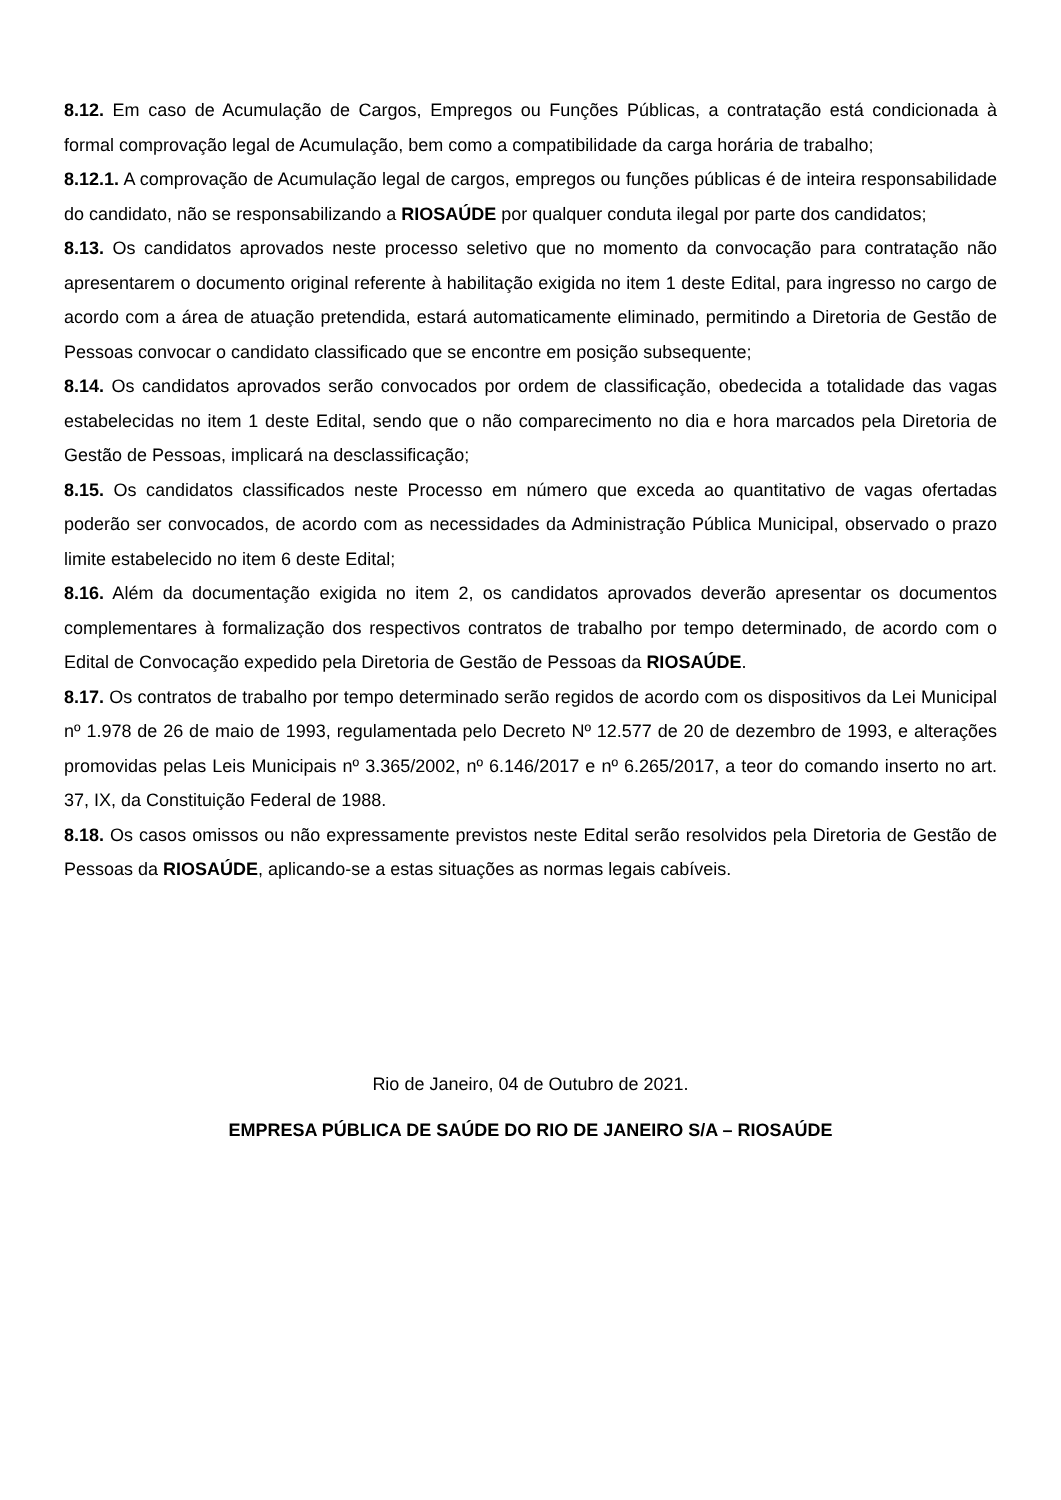8.12. Em caso de Acumulação de Cargos, Empregos ou Funções Públicas, a contratação está condicionada à formal comprovação legal de Acumulação, bem como a compatibilidade da carga horária de trabalho;
8.12.1. A comprovação de Acumulação legal de cargos, empregos ou funções públicas é de inteira responsabilidade do candidato, não se responsabilizando a RIOSAÚDE por qualquer conduta ilegal por parte dos candidatos;
8.13. Os candidatos aprovados neste processo seletivo que no momento da convocação para contratação não apresentarem o documento original referente à habilitação exigida no item 1 deste Edital, para ingresso no cargo de acordo com a área de atuação pretendida, estará automaticamente eliminado, permitindo a Diretoria de Gestão de Pessoas convocar o candidato classificado que se encontre em posição subsequente;
8.14. Os candidatos aprovados serão convocados por ordem de classificação, obedecida a totalidade das vagas estabelecidas no item 1 deste Edital, sendo que o não comparecimento no dia e hora marcados pela Diretoria de Gestão de Pessoas, implicará na desclassificação;
8.15. Os candidatos classificados neste Processo em número que exceda ao quantitativo de vagas ofertadas poderão ser convocados, de acordo com as necessidades da Administração Pública Municipal, observado o prazo limite estabelecido no item 6 deste Edital;
8.16. Além da documentação exigida no item 2, os candidatos aprovados deverão apresentar os documentos complementares à formalização dos respectivos contratos de trabalho por tempo determinado, de acordo com o Edital de Convocação expedido pela Diretoria de Gestão de Pessoas da RIOSAÚDE.
8.17. Os contratos de trabalho por tempo determinado serão regidos de acordo com os dispositivos da Lei Municipal nº 1.978 de 26 de maio de 1993, regulamentada pelo Decreto Nº 12.577 de 20 de dezembro de 1993, e alterações promovidas pelas Leis Municipais nº 3.365/2002, nº 6.146/2017 e nº 6.265/2017, a teor do comando inserto no art. 37, IX, da Constituição Federal de 1988.
8.18. Os casos omissos ou não expressamente previstos neste Edital serão resolvidos pela Diretoria de Gestão de Pessoas da RIOSAÚDE, aplicando-se a estas situações as normas legais cabíveis.
Rio de Janeiro, 04 de Outubro de 2021.
EMPRESA PÚBLICA DE SAÚDE DO RIO DE JANEIRO S/A – RIOSAÚDE